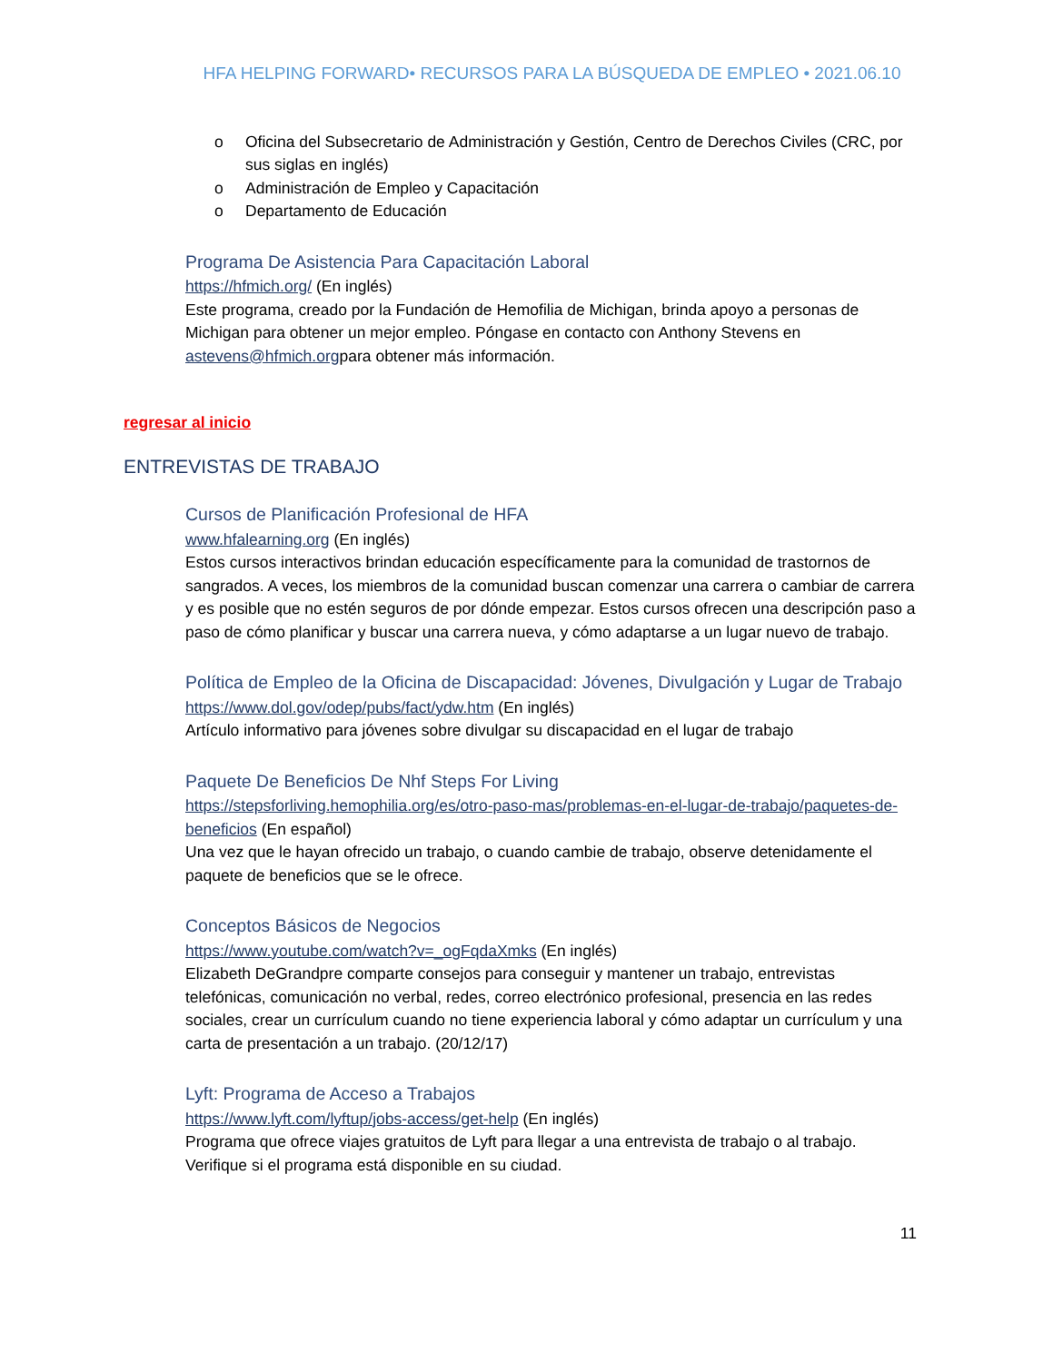HFA HELPING FORWARD• RECURSOS PARA LA BÚSQUEDA DE EMPLEO • 2021.06.10
o Oficina del Subsecretario de Administración y Gestión, Centro de Derechos Civiles (CRC, por sus siglas en inglés)
o Administración de Empleo y Capacitación
o Departamento de Educación
Programa De Asistencia Para Capacitación Laboral
https://hfmich.org/ (En inglés)
Este programa, creado por la Fundación de Hemofilia de Michigan, brinda apoyo a personas de Michigan para obtener un mejor empleo. Póngase en contacto con Anthony Stevens en astevens@hfmich.orgpara obtener más información.
regresar al inicio
ENTREVISTAS DE TRABAJO
Cursos de Planificación Profesional de HFA
www.hfalearning.org (En inglés)
Estos cursos interactivos brindan educación específicamente para la comunidad de trastornos de sangrados. A veces, los miembros de la comunidad buscan comenzar una carrera o cambiar de carrera y es posible que no estén seguros de por dónde empezar. Estos cursos ofrecen una descripción paso a paso de cómo planificar y buscar una carrera nueva, y cómo adaptarse a un lugar nuevo de trabajo.
Política de Empleo de la Oficina de Discapacidad: Jóvenes, Divulgación y Lugar de Trabajo
https://www.dol.gov/odep/pubs/fact/ydw.htm (En inglés)
Artículo informativo para jóvenes sobre divulgar su discapacidad en el lugar de trabajo
Paquete De Beneficios De Nhf Steps For Living
https://stepsforliving.hemophilia.org/es/otro-paso-mas/problemas-en-el-lugar-de-trabajo/paquetes-de-beneficios (En español)
Una vez que le hayan ofrecido un trabajo, o cuando cambie de trabajo, observe detenidamente el paquete de beneficios que se le ofrece.
Conceptos Básicos de Negocios
https://www.youtube.com/watch?v=_ogFqdaXmks (En inglés)
Elizabeth DeGrandpre comparte consejos para conseguir y mantener un trabajo, entrevistas telefónicas, comunicación no verbal, redes, correo electrónico profesional, presencia en las redes sociales, crear un currículum cuando no tiene experiencia laboral y cómo adaptar un currículum y una carta de presentación a un trabajo. (20/12/17)
Lyft: Programa de Acceso a Trabajos
https://www.lyft.com/lyftup/jobs-access/get-help (En inglés)
Programa que ofrece viajes gratuitos de Lyft para llegar a una entrevista de trabajo o al trabajo. Verifique si el programa está disponible en su ciudad.
11